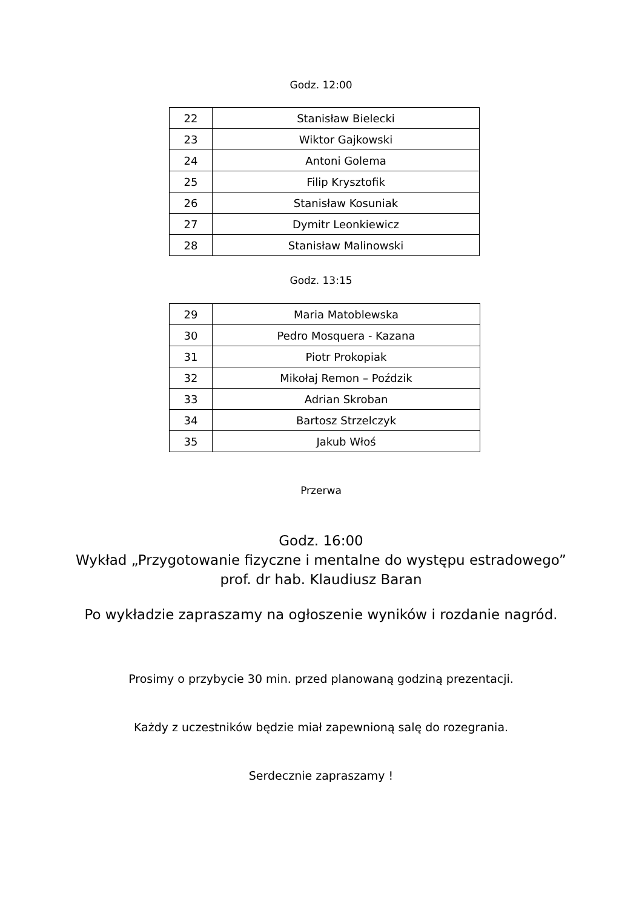Godz. 12:00
| 22 | Stanisław Bielecki |
| 23 | Wiktor Gajkowski |
| 24 | Antoni Golema |
| 25 | Filip Krysztofik |
| 26 | Stanisław Kosuniak |
| 27 | Dymitr Leonkiewicz |
| 28 | Stanisław Malinowski |
Godz. 13:15
| 29 | Maria Matoblewska |
| 30 | Pedro Mosquera - Kazana |
| 31 | Piotr Prokopiak |
| 32 | Mikołaj Remon – Poździk |
| 33 | Adrian Skroban |
| 34 | Bartosz Strzelczyk |
| 35 | Jakub Włoś |
Przerwa
Godz. 16:00
Wykład „Przygotowanie fizyczne i mentalne do występu estradowego”
prof. dr hab. Klaudiusz Baran
Po wykładzie zapraszamy na ogłoszenie wyników i rozdanie nagród.
Prosimy o przybycie 30 min. przed planowaną godziną prezentacji.
Każdy z uczestników będzie miał zapewnioną salę do rozegrania.
Serdecznie zapraszamy !